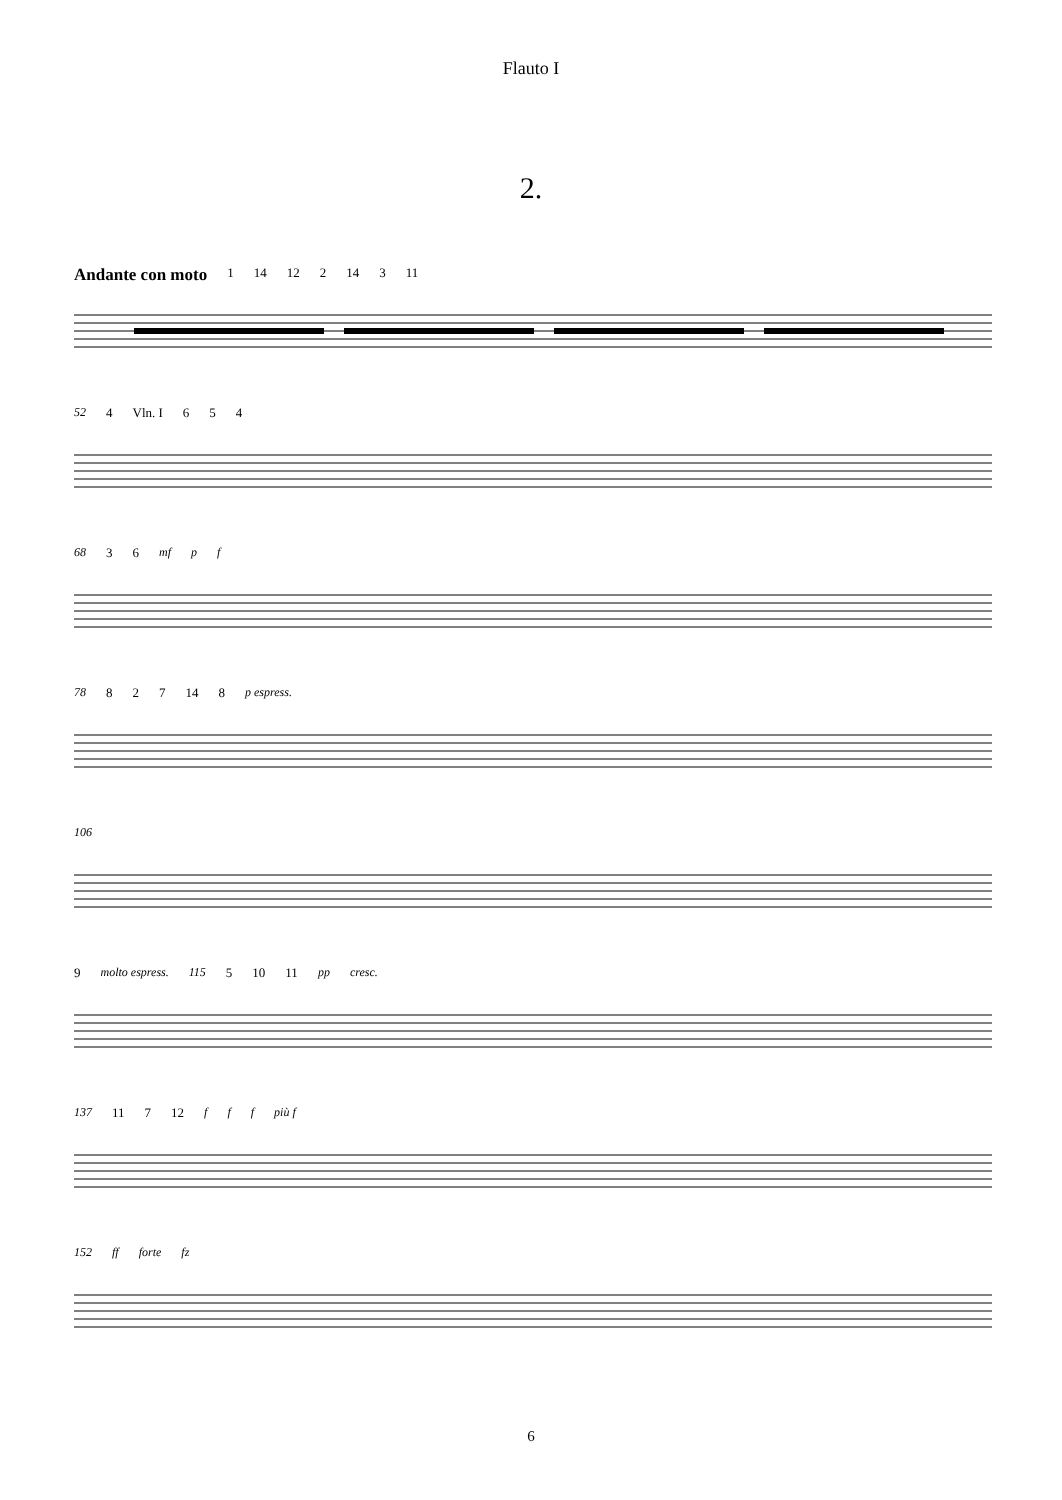Flauto I
2.
Andante con moto 1 14 12 2 14 3 11
52 4 Vln. I 6 5 4
68 3 6 mf p f
78 8 2 7 14 8 p espress.
106
9 molto espress. 115 5 10 11 pp cresc.
137 11 7 12 f f f più f
152 ff forte fz
6